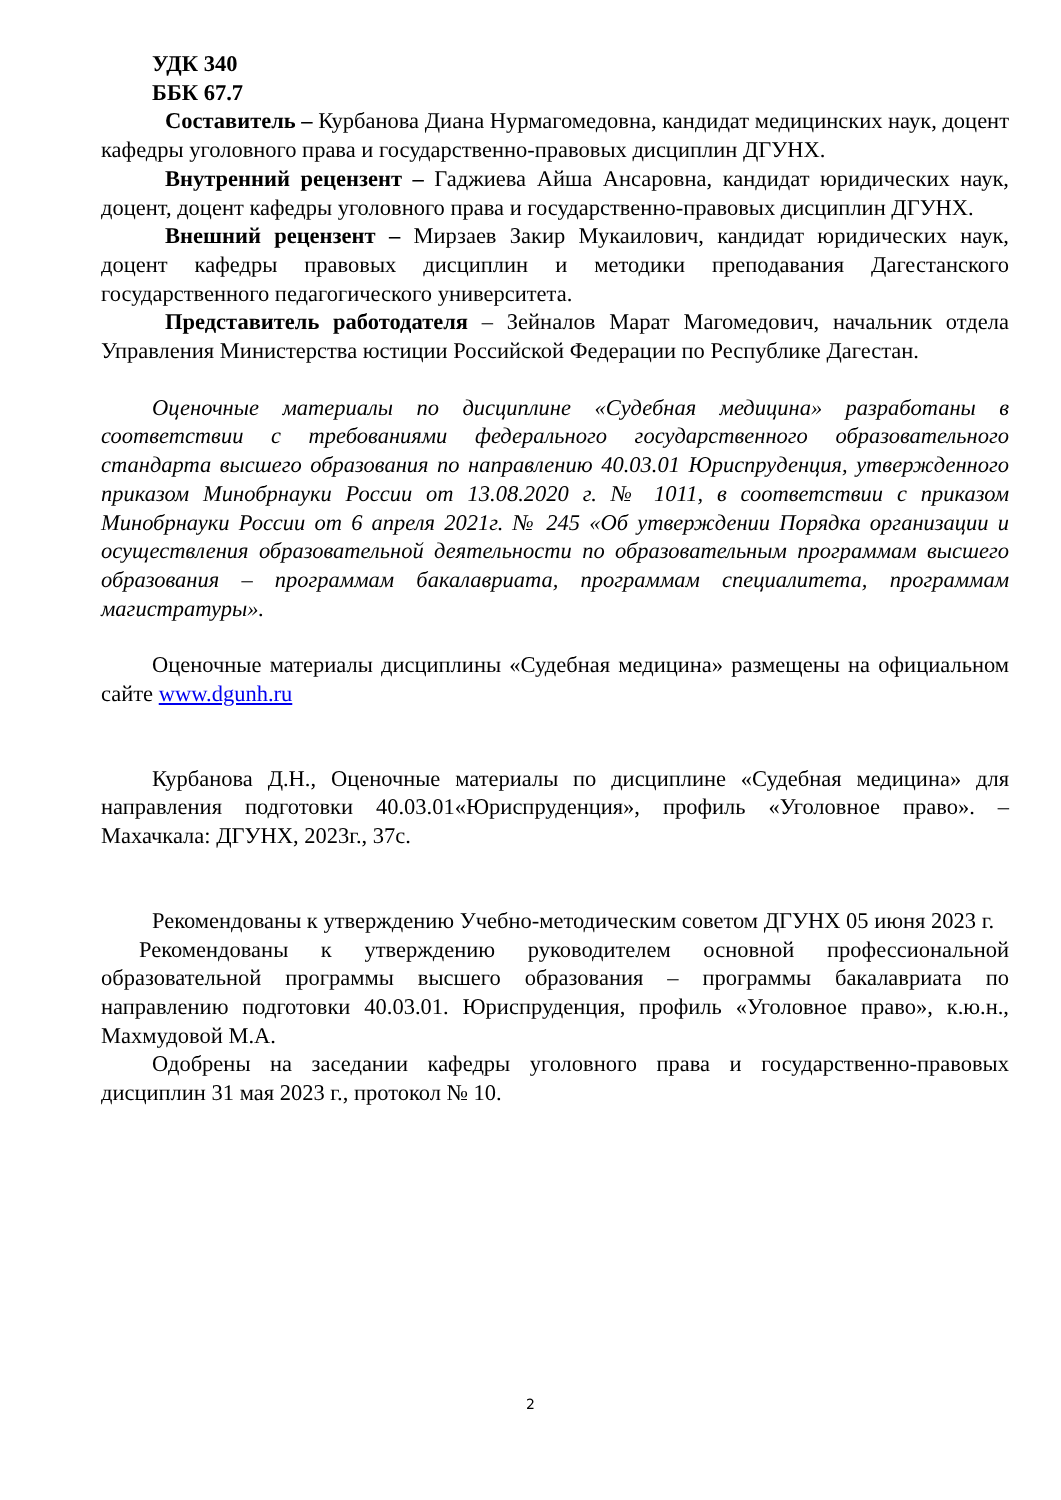УДК 340
ББК 67.7
Составитель – Курбанова Диана Нурмагомедовна, кандидат медицинских наук, доцент кафедры уголовного права и государственно-правовых дисциплин ДГУНХ.
Внутренний рецензент – Гаджиева Айша Ансаровна, кандидат юридических наук, доцент, доцент кафедры уголовного права и государственно-правовых дисциплин ДГУНХ.
Внешний рецензент – Мирзаев Закир Мукаилович, кандидат юридических наук, доцент кафедры правовых дисциплин и методики преподавания Дагестанского государственного педагогического университета.
Представитель работодателя – Зейналов Марат Магомедович, начальник отдела Управления Министерства юстиции Российской Федерации по Республике Дагестан.
Оценочные материалы по дисциплине «Судебная медицина» разработаны в соответствии с требованиями федерального государственного образовательного стандарта высшего образования по направлению 40.03.01 Юриспруденция, утвержденного приказом Минобрнауки России от 13.08.2020 г. № 1011, в соответствии с приказом Минобрнауки России от 6 апреля 2021г. № 245 «Об утверждении Порядка организации и осуществления образовательной деятельности по образовательным программам высшего образования – программам бакалавриата, программам специалитета, программам магистратуры».
Оценочные материалы дисциплины «Судебная медицина» размещены на официальном сайте www.dgunh.ru
Курбанова Д.Н., Оценочные материалы по дисциплине «Судебная медицина» для направления подготовки 40.03.01«Юриспруденция», профиль «Уголовное право». – Махачкала: ДГУНХ, 2023г., 37с.
Рекомендованы к утверждению Учебно-методическим советом ДГУНХ 05 июня 2023 г.
Рекомендованы к утверждению руководителем основной профессиональной образовательной программы высшего образования – программы бакалавриата по направлению подготовки 40.03.01. Юриспруденция, профиль «Уголовное право», к.ю.н., Махмудовой М.А.
Одобрены на заседании кафедры уголовного права и государственно-правовых дисциплин 31 мая 2023 г., протокол № 10.
2